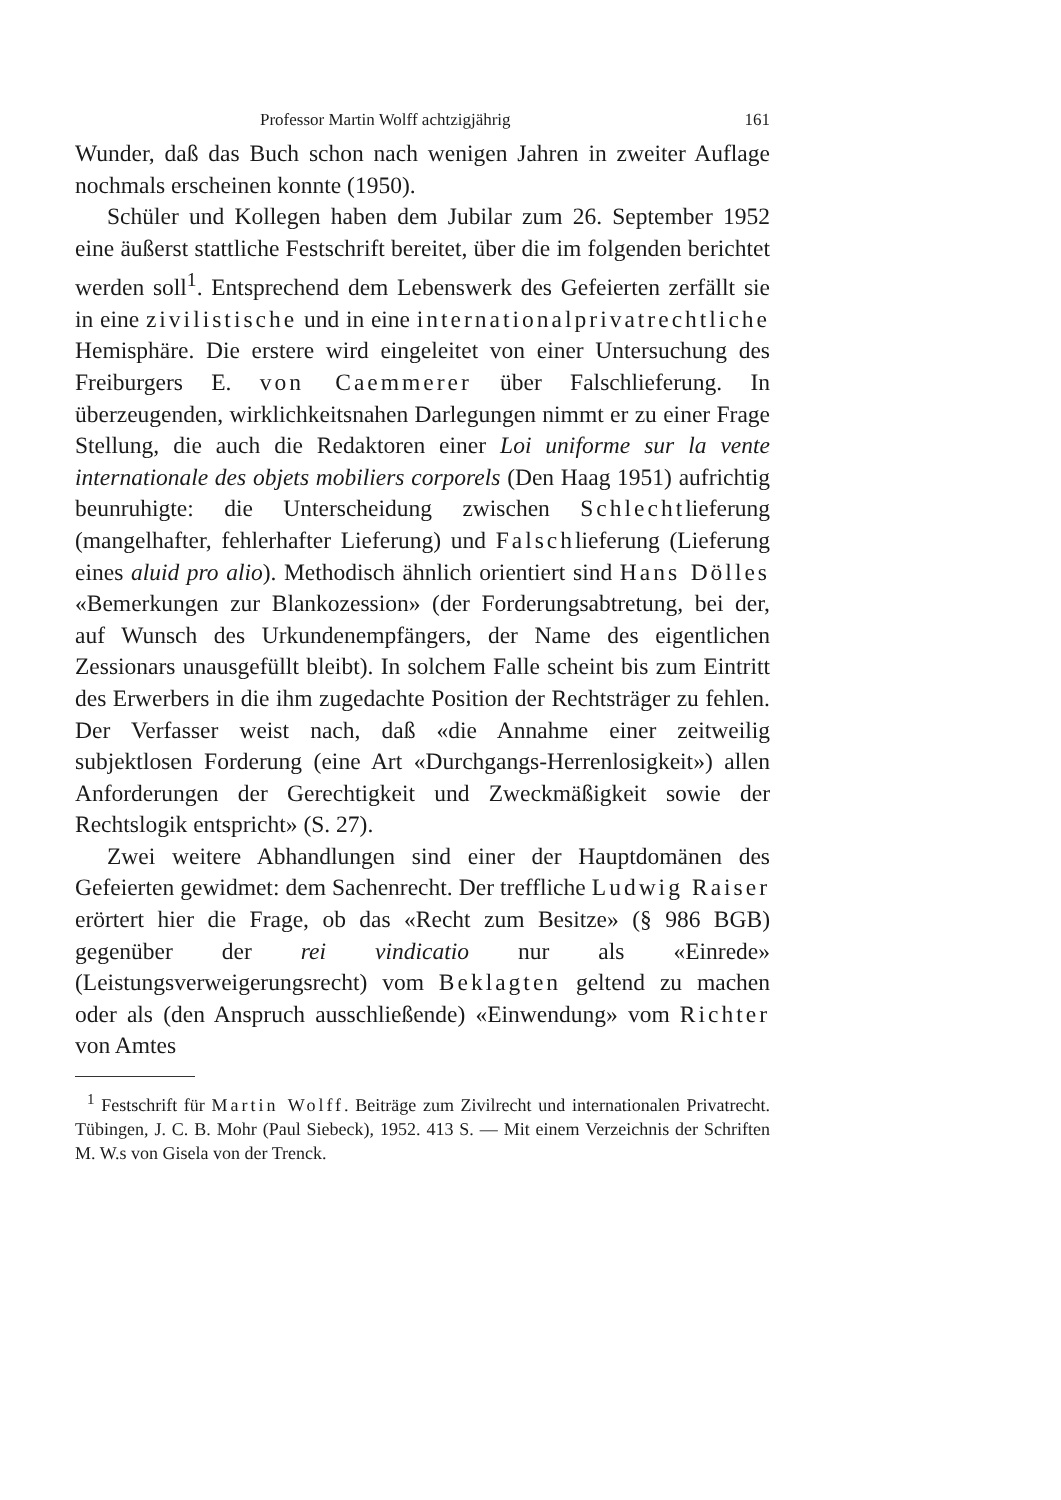Professor Martin Wolff achtzigjährig 161
Wunder, daß das Buch schon nach wenigen Jahren in zweiter Auflage nochmals erscheinen konnte (1950).
Schüler und Kollegen haben dem Jubilar zum 26. September 1952 eine äußerst stattliche Festschrift bereitet, über die im folgenden berichtet werden soll<sup>1</sup>. Entsprechend dem Lebenswerk des Gefeierten zerfällt sie in eine zivilistische und in eine internationalprivatrechtliche Hemisphäre. Die erstere wird eingeleitet von einer Untersuchung des Freiburgers E. von Caemmerer über Falschlieferung. In überzeugenden, wirklichkeitsnahen Darlegungen nimmt er zu einer Frage Stellung, die auch die Redaktoren einer Loi uniforme sur la vente internationale des objets mobiliers corporels (Den Haag 1951) aufrichtig beunruhigte: die Unterscheidung zwischen Schlechtlieferung (mangelhafter, fehlerhafter Lieferung) und Falschlieferung (Lieferung eines aluid pro alio). Methodisch ähnlich orientiert sind Hans Dölles «Bemerkungen zur Blankozession» (der Forderungsabtretung, bei der, auf Wunsch des Urkundenempfängers, der Name des eigentlichen Zessionars unausgefüllt bleibt). In solchem Falle scheint bis zum Eintritt des Erwerbers in die ihm zugedachte Position der Rechtsträger zu fehlen. Der Verfasser weist nach, daß «die Annahme einer zeitweilig subjektlosen Forderung (eine Art «Durchgangs-Herrenlosigkeit») allen Anforderungen der Gerechtigkeit und Zweckmäßigkeit sowie der Rechtslogik entspricht» (S. 27).
Zwei weitere Abhandlungen sind einer der Hauptdomänen des Gefeierten gewidmet: dem Sachenrecht. Der treffliche Ludwig Raiser erörtert hier die Frage, ob das «Recht zum Besitze» (§ 986 BGB) gegenüber der rei vindicatio nur als «Einrede» (Leistungsverweigerungsrecht) vom Beklagten geltend zu machen oder als (den Anspruch ausschließende) «Einwendung» vom Richter von Amtes
<sup>1</sup> Festschrift für Martin Wolff. Beiträge zum Zivilrecht und internationalen Privatrecht. Tübingen, J. C. B. Mohr (Paul Siebeck), 1952. 413 S. — Mit einem Verzeichnis der Schriften M. W.s von Gisela von der Trenck.